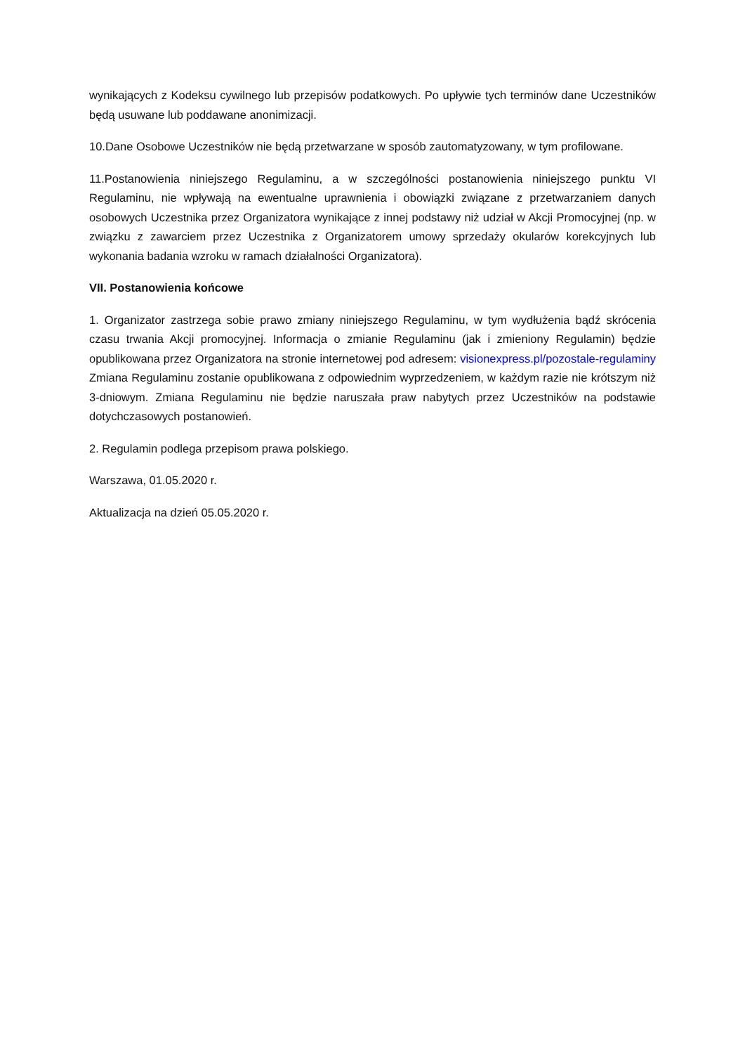wynikających z Kodeksu cywilnego lub przepisów podatkowych. Po upływie tych terminów dane Uczestników będą usuwane lub poddawane anonimizacji.
10.Dane Osobowe Uczestników nie będą przetwarzane w sposób zautomatyzowany, w tym profilowane.
11.Postanowienia niniejszego Regulaminu, a w szczególności postanowienia niniejszego punktu VI Regulaminu, nie wpływają na ewentualne uprawnienia i obowiązki związane z przetwarzaniem danych osobowych Uczestnika przez Organizatora wynikające z innej podstawy niż udział w Akcji Promocyjnej (np. w związku z zawarciem przez Uczestnika z Organizatorem umowy sprzedaży okularów korekcyjnych lub wykonania badania wzroku w ramach działalności Organizatora).
VII. Postanowienia końcowe
1. Organizator zastrzega sobie prawo zmiany niniejszego Regulaminu, w tym wydłużenia bądź skrócenia czasu trwania Akcji promocyjnej. Informacja o zmianie Regulaminu (jak i zmieniony Regulamin) będzie opublikowana przez Organizatora na stronie internetowej pod adresem: visionexpress.pl/pozostale-regulaminy Zmiana Regulaminu zostanie opublikowana z odpowiednim wyprzedzeniem, w każdym razie nie krótszym niż 3-dniowym. Zmiana Regulaminu nie będzie naruszała praw nabytych przez Uczestników na podstawie dotychczasowych postanowień.
2. Regulamin podlega przepisom prawa polskiego.
Warszawa, 01.05.2020 r.
Aktualizacja na dzień 05.05.2020 r.